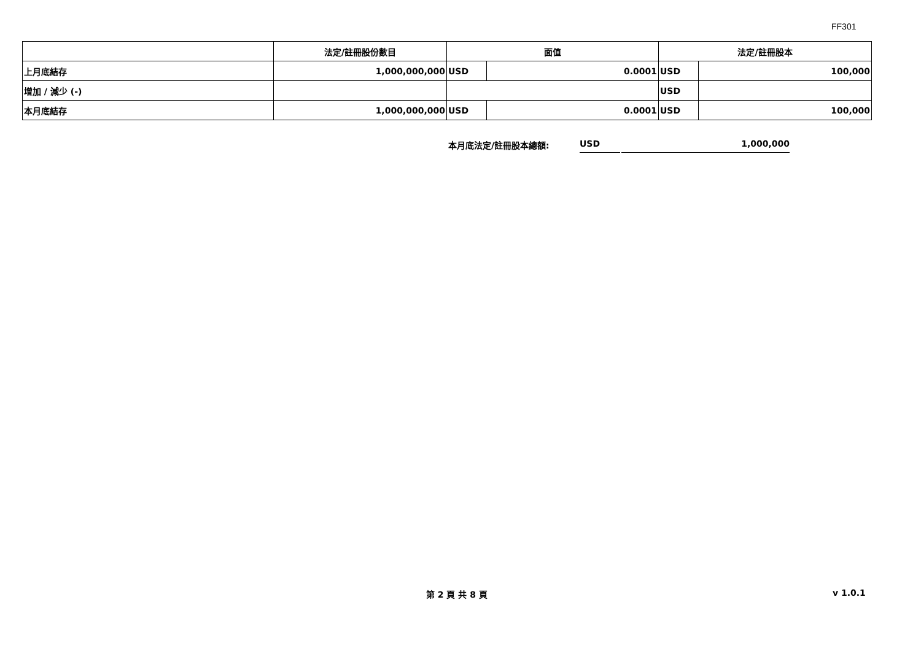FF301
| | 法定/註冊股份數目 | 面值 | | 法定/註冊股本 | |
| --- | --- | --- | --- | --- | --- |
| 上月底結存 | 1,000,000,000 | USD | 0.0001 | USD | 100,000 |
| 增加 / 減少 (-) | | | | USD | |
| 本月底結存 | 1,000,000,000 | USD | 0.0001 | USD | 100,000 |
本月底法定/註冊股本總額: USD 1,000,000
第 2 頁 共 8 頁 v 1.0.1